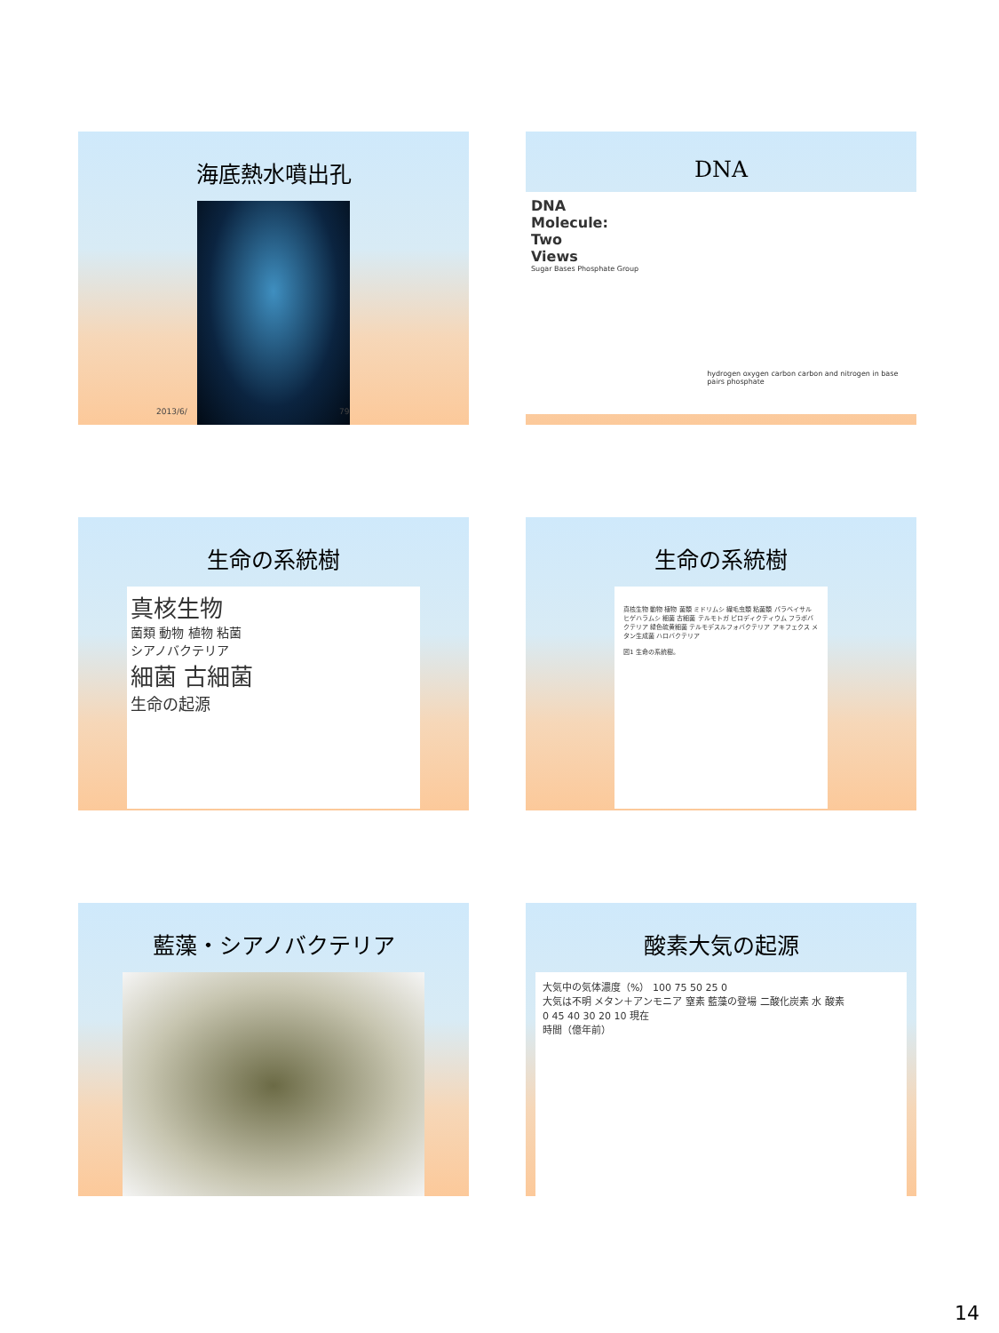海底熱水噴出孔
2013/6/ 79
DNA
DNA
Molecule:
Two
Views
Sugar Bases Phosphate Group
hydrogen oxygen carbon carbon and nitrogen in base pairs phosphate
生命の系統樹
真核生物
菌類 動物 植物 粘菌
シアノバクテリア
細菌 古細菌
生命の起源
生命の系統樹
真核生物 動物 植物 菌類 ミドリムシ 繊毛虫類 粘菌類 パラベイサル ヒゲハラムシ 細菌 古細菌 テルモトガ ピロディクティウム フラボバクテリア 緑色硫黄細菌 テルモデスルフォバクテリア アキフェクス メタン生成菌 ハロバクテリア
図1 生命の系統樹。
藍藻・シアノバクテリア
酸素大気の起源
大気中の気体濃度（%） 100 75 50 25 0
大気は不明 メタン＋アンモニア 窒素 藍藻の登場 二酸化炭素 水 酸素
0 45 40 30 20 10 現在
時間（億年前）
14